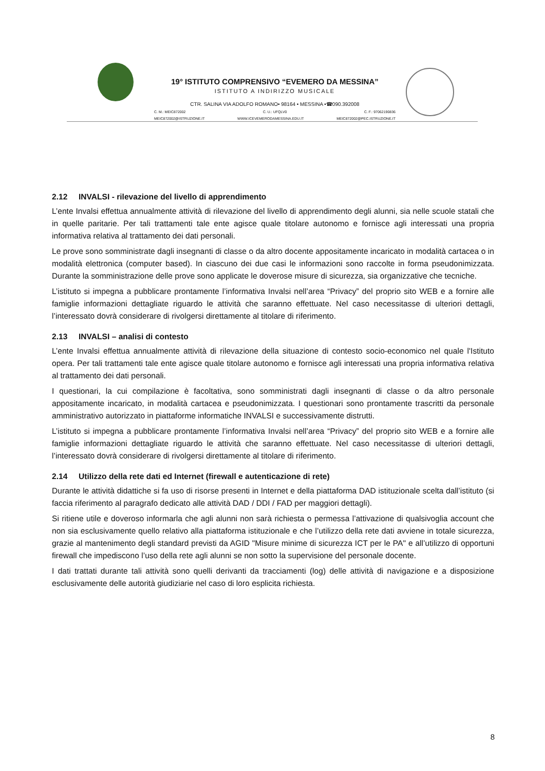19° ISTITUTO COMPRENSIVO “EVEMERO DA MESSINA”
ISTITUTO A INDIRIZZO MUSICALE
CTR. SALINA VIA ADOLFO ROMANO• 98164 • MESSINA •☎090.392008
C. M.: MEIC872002 C. U.: UFQLV0 C. F.: 97062190836
MEIC872002@ISTRUZIONE.IT WWW.ICEVEMERODAMESSINA.EDU.IT MEIC872002@PEC.ISTRUZIONE.IT
2.12 INVALSI - rilevazione del livello di apprendimento
L’ente Invalsi effettua annualmente attività di rilevazione del livello di apprendimento degli alunni, sia nelle scuole statali che in quelle paritarie. Per tali trattamenti tale ente agisce quale titolare autonomo e fornisce agli interessati una propria informativa relativa al trattamento dei dati personali.
Le prove sono somministrate dagli insegnanti di classe o da altro docente appositamente incaricato in modalità cartacea o in modalità elettronica (computer based). In ciascuno dei due casi le informazioni sono raccolte in forma pseudonimizzata. Durante la somministrazione delle prove sono applicate le doverose misure di sicurezza, sia organizzative che tecniche.
L’istituto si impegna a pubblicare prontamente l’informativa Invalsi nell’area “Privacy” del proprio sito WEB e a fornire alle famiglie informazioni dettagliate riguardo le attività che saranno effettuate. Nel caso necessitasse di ulteriori dettagli, l’interessato dovrà considerare di rivolgersi direttamente al titolare di riferimento.
2.13 INVALSI – analisi di contesto
L’ente Invalsi effettua annualmente attività di rilevazione della situazione di contesto socio-economico nel quale l'Istituto opera. Per tali trattamenti tale ente agisce quale titolare autonomo e fornisce agli interessati una propria informativa relativa al trattamento dei dati personali.
I questionari, la cui compilazione è facoltativa, sono somministrati dagli insegnanti di classe o da altro personale appositamente incaricato, in modalità cartacea e pseudonimizzata. I questionari sono prontamente trascritti da personale amministrativo autorizzato in piattaforme informatiche INVALSI e successivamente distrutti.
L’istituto si impegna a pubblicare prontamente l’informativa Invalsi nell’area “Privacy” del proprio sito WEB e a fornire alle famiglie informazioni dettagliate riguardo le attività che saranno effettuate. Nel caso necessitasse di ulteriori dettagli, l’interessato dovrà considerare di rivolgersi direttamente al titolare di riferimento.
2.14 Utilizzo della rete dati ed Internet (firewall e autenticazione di rete)
Durante le attività didattiche si fa uso di risorse presenti in Internet e della piattaforma DAD istituzionale scelta dall’istituto (si faccia riferimento al paragrafo dedicato alle attività DAD / DDI / FAD per maggiori dettagli).
Si ritiene utile e doveroso informarla che agli alunni non sarà richiesta o permessa l’attivazione di qualsivoglia account che non sia esclusivamente quello relativo alla piattaforma istituzionale e che l’utilizzo della rete dati avviene in totale sicurezza, grazie al mantenimento degli standard previsti da AGID "Misure minime di sicurezza ICT per le PA" e all’utilizzo di opportuni firewall che impediscono l’uso della rete agli alunni se non sotto la supervisione del personale docente.
I dati trattati durante tali attività sono quelli derivanti da tracciamenti (log) delle attività di navigazione e a disposizione esclusivamente delle autorità giudiziarie nel caso di loro esplicita richiesta.
8